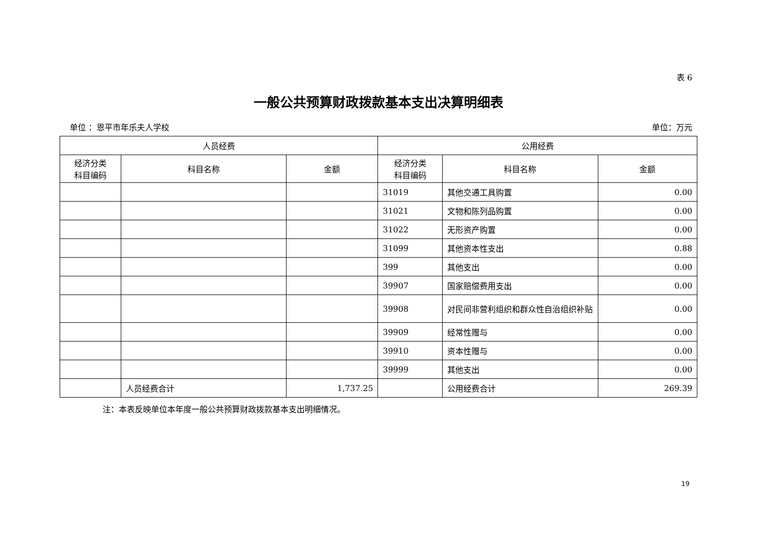表 6
一般公共预算财政拨款基本支出决算明细表
单位 ：恩平市年乐夫人学校 单位：万元
| 人员经费 | | | 公用经费 | | |
| --- | --- | --- | --- | --- | --- |
| 经济分类 科目编码 | 科目名称 | 金额 | 经济分类 科目编码 | 科目名称 | 金额 |
| | | | 31019 | 其他交通工具购置 | 0.00 |
| | | | 31021 | 文物和陈列品购置 | 0.00 |
| | | | 31022 | 无形资产购置 | 0.00 |
| | | | 31099 | 其他资本性支出 | 0.88 |
| | | | 399 | 其他支出 | 0.00 |
| | | | 39907 | 国家赔偿费用支出 | 0.00 |
| | | | 39908 | 对民间非营利组织和群众性自治组织补贴 | 0.00 |
| | | | 39909 | 经常性赠与 | 0.00 |
| | | | 39910 | 资本性赠与 | 0.00 |
| | | | 39999 | 其他支出 | 0.00 |
| | 人员经费合计 | 1,737.25 | | 公用经费合计 | 269.39 |
注：本表反映单位本年度一般公共预算财政拨款基本支出明细情况。
19